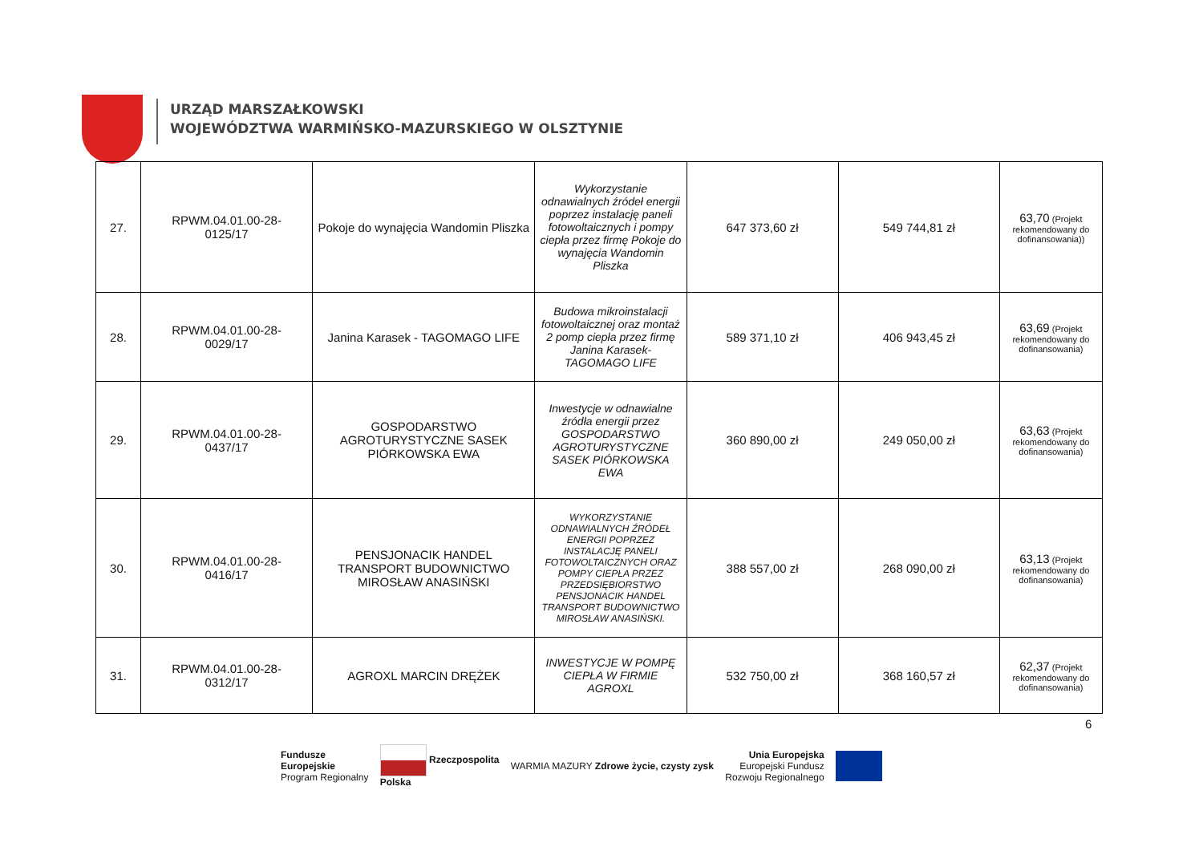URZĄD MARSZAŁKOWSKI
WOJEWÓDZTWA WARMIŃSKO-MAZURSKIEGO W OLSZTYNIE
| 27. | RPWM.04.01.00-28- 0125/17 | Pokoje do wynajęcia Wandomin Pliszka | Wykorzystanie odnawialnych źródeł energii poprzez instalację paneli fotowoltaicznych i pompy ciepła przez firmę Pokoje do wynajęcia Wandomin Pliszka | 647 373,60 zł | 549 744,81 zł | 63,70 (Projekt rekomendowany do dofinansowania)) |
| 28. | RPWM.04.01.00-28- 0029/17 | Janina Karasek - TAGOMAGO LIFE | Budowa mikroinstalacji fotowoltaicznej oraz montaż 2 pomp ciepła przez firmę Janina Karasek- TAGOMAGO LIFE | 589 371,10 zł | 406 943,45 zł | 63,69 (Projekt rekomendowany do dofinansowania) |
| 29. | RPWM.04.01.00-28- 0437/17 | GOSPODARSTWO AGROTURYSTYCZNE SASEK PIÓRKOWSKA EWA | Inwestycje w odnawialne źródła energii przez GOSPODARSTWO AGROTURYSTYCZNE SASEK PIÓRKOWSKA EWA | 360 890,00 zł | 249 050,00 zł | 63,63 (Projekt rekomendowany do dofinansowania) |
| 30. | RPWM.04.01.00-28- 0416/17 | PENSJONACIK HANDEL TRANSPORT BUDOWNICTWO MIROSŁAW ANASIŃSKI | WYKORZYSTANIE ODNAWIALNYCH ŹRÓDEŁ ENERGII POPRZEZ INSTALACJĘ PANELI FOTOWOLTAICZNYCH ORAZ POMPY CIEPŁA PRZEZ PRZEDSIĘBIORSTWO PENSJONACIK HANDEL TRANSPORT BUDOWNICTWO MIROSŁAW ANASIŃSKI. | 388 557,00 zł | 268 090,00 zł | 63,13 (Projekt rekomendowany do dofinansowania) |
| 31. | RPWM.04.01.00-28- 0312/17 | AGROXL MARCIN DRĘŻEK | INWESTYCJE W POMPĘ CIEPŁA W FIRMIE AGROXL | 532 750,00 zł | 368 160,57 zł | 62,37 (Projekt rekomendowany do dofinansowania) |
6
Fundusze
Europejskie
Program Regionalny
Rzeczpospolita
Polska
WARMIA MAZURY Zdrowe życie, czysty zysk
Unia Europejska
Europejski Fundusz
Rozwoju Regionalnego